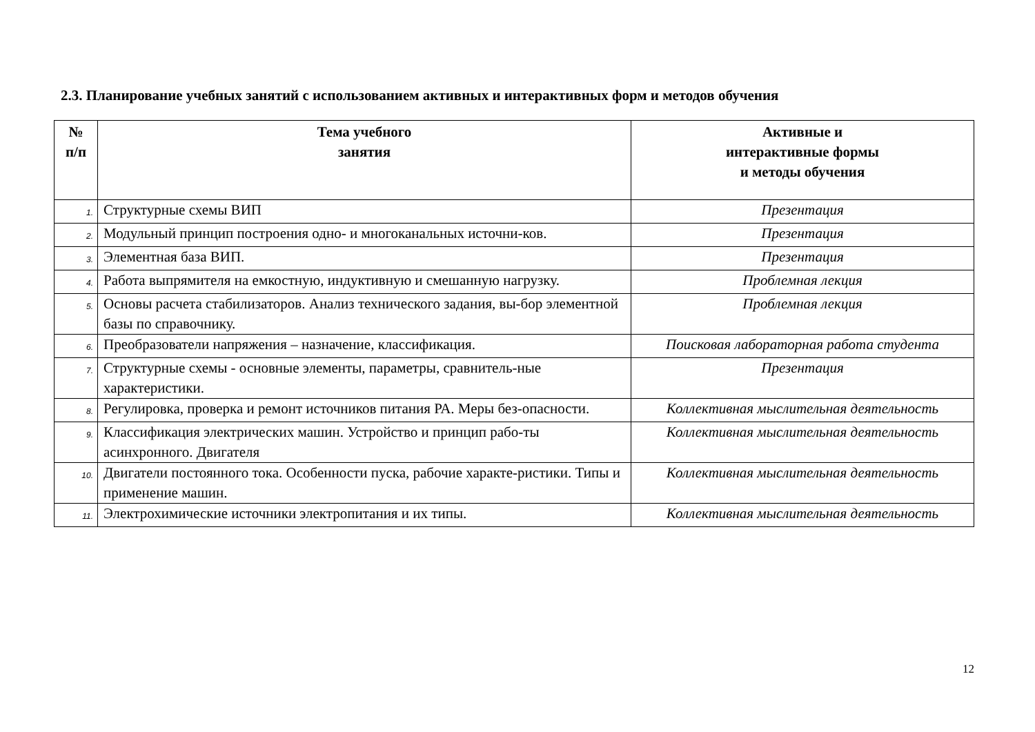2.3. Планирование учебных занятий с использованием активных и интерактивных форм и методов обучения
| № п/п | Тема учебного занятия | Активные и интерактивные формы и методы обучения |
| --- | --- | --- |
| 1. | Структурные схемы ВИП | Презентация |
| 2. | Модульный принцип построения одно- и многоканальных источни-ков. | Презентация |
| 3. | Элементная база ВИП. | Презентация |
| 4. | Работа выпрямителя на емкостную, индуктивную и смешанную нагрузку. | Проблемная лекция |
| 5. | Основы расчета стабилизаторов. Анализ технического задания, вы-бор элементной базы по справочнику. | Проблемная лекция |
| 6. | Преобразователи напряжения – назначение, классификация. | Поисковая лабораторная работа студента |
| 7. | Структурные схемы - основные элементы, параметры, сравнитель-ные характеристики. | Презентация |
| 8. | Регулировка, проверка и ремонт источников питания РА. Меры без-опасности. | Коллективная мыслительная деятельность |
| 9. | Классификация электрических машин. Устройство и принцип рабо-ты асинхронного. Двигателя | Коллективная мыслительная деятельность |
| 10. | Двигатели постоянного тока. Особенности пуска, рабочие характе-ристики. Типы и применение машин. | Коллективная мыслительная деятельность |
| 11. | Электрохимические источники электропитания и их типы. | Коллективная мыслительная деятельность |
12